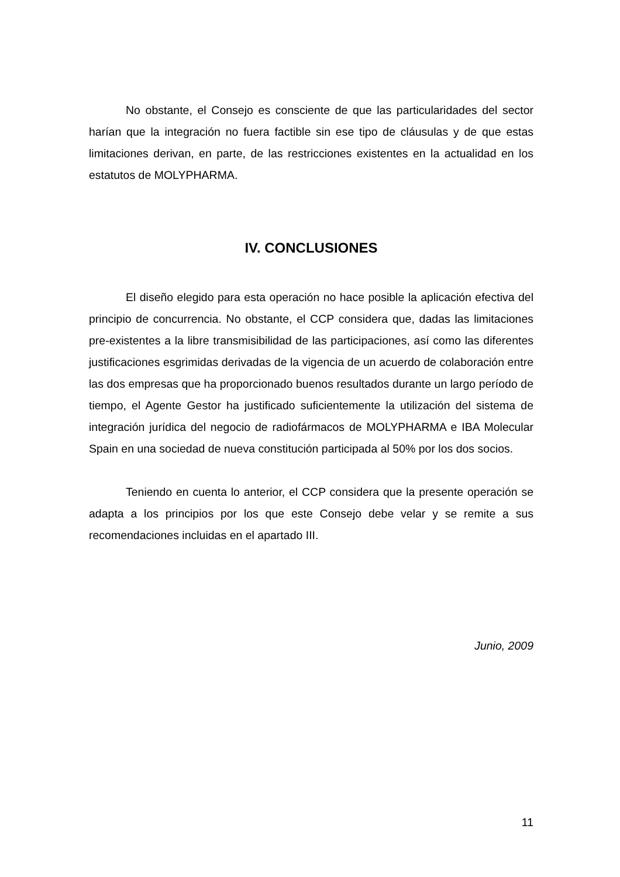No obstante, el Consejo es consciente de que las particularidades del sector harían que la integración no fuera factible sin ese tipo de cláusulas y de que estas limitaciones derivan, en parte, de las restricciones existentes en la actualidad en los estatutos de MOLYPHARMA.
IV. CONCLUSIONES
El diseño elegido para esta operación no hace posible la aplicación efectiva del principio de concurrencia. No obstante, el CCP considera que, dadas las limitaciones pre-existentes a la libre transmisibilidad de las participaciones, así como las diferentes justificaciones esgrimidas derivadas de la vigencia de un acuerdo de colaboración entre las dos empresas que ha proporcionado buenos resultados durante un largo período de tiempo, el Agente Gestor ha justificado suficientemente la utilización del sistema de integración jurídica del negocio de radiofármacos de MOLYPHARMA e IBA Molecular Spain en una sociedad de nueva constitución participada al 50% por los dos socios.
Teniendo en cuenta lo anterior, el CCP considera que la presente operación se adapta a los principios por los que este Consejo debe velar y se remite a sus recomendaciones incluidas en el apartado III.
Junio, 2009
11